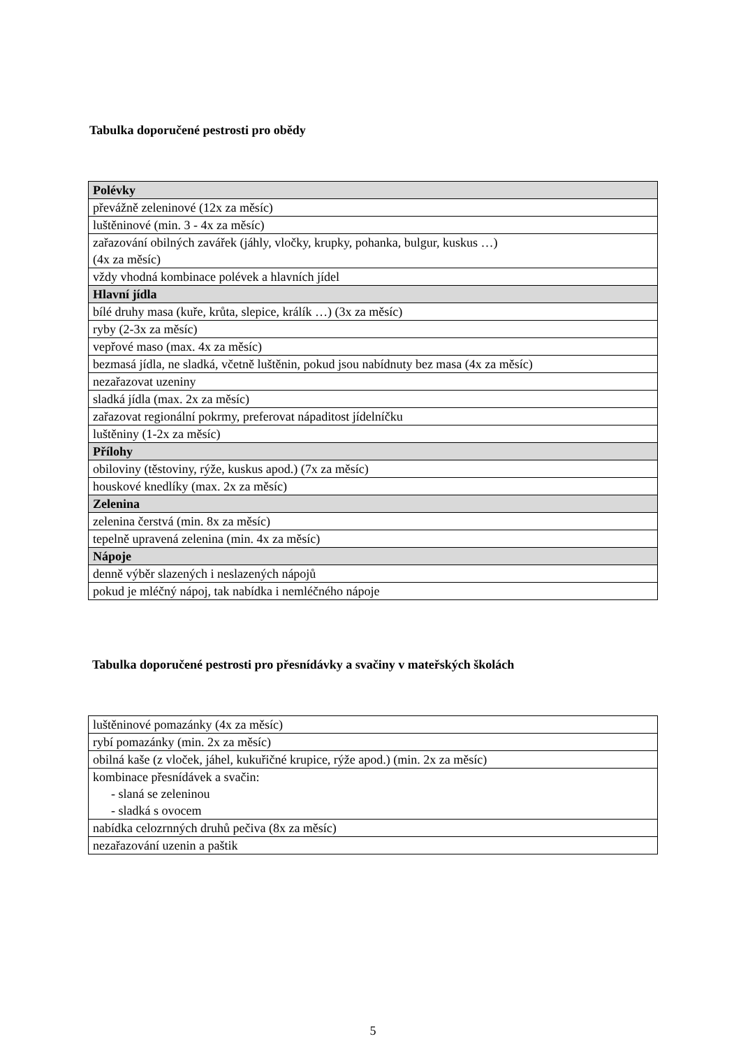Tabulka doporučené pestrosti pro obědy
| Polévky |
| --- |
| převážně zeleninové (12x za měsíc) |
| luštěninové (min. 3 - 4x za měsíc) |
| zařazování obilných zavářek (jáhly, vločky, krupky, pohanka, bulgur, kuskus …) (4x za měsíc) |
| vždy vhodná kombinace polévek a hlavních jídel |
| Hlavní jídla |
| bílé druhy masa (kuře, krůta, slepice, králík …) (3x za měsíc) |
| ryby (2-3x za měsíc) |
| vepřové maso (max. 4x za měsíc) |
| bezmasá jídla, ne sladká, včetně luštěnin, pokud jsou nabídnuty bez masa (4x za měsíc) |
| nezařazovat uzeniny |
| sladká jídla (max. 2x za měsíc) |
| zařazovat regionální pokrmy, preferovat nápaditost jídelníčku |
| luštěniny (1-2x za měsíc) |
| Přílohy |
| obiloviny (těstoviny, rýže, kuskus apod.) (7x za měsíc) |
| houskové knedlíky (max. 2x za měsíc) |
| Zelenina |
| zelenina čerstvá (min. 8x za měsíc) |
| tepelně upravená zelenina (min. 4x za měsíc) |
| Nápoje |
| denně výběr slazených i neslazených nápojů |
| pokud je mléčný nápoj, tak nabídka i nemléčného nápoje |
Tabulka doporučené pestrosti pro přesnídávky a svačiny v mateřských školách
| luštěninové pomazánky (4x za měsíc) |
| rybí pomazánky (min. 2x za měsíc) |
| obilná kaše (z vloček, jáhel, kukuřičné krupice, rýže apod.) (min. 2x za měsíc) |
| kombinace přesnídávek a svačin: - slaná se zeleninou - sladká s ovocem |
| nabídka celozrnných druhů pečiva (8x za měsíc) |
| nezařazování uzenin a paštik |
5